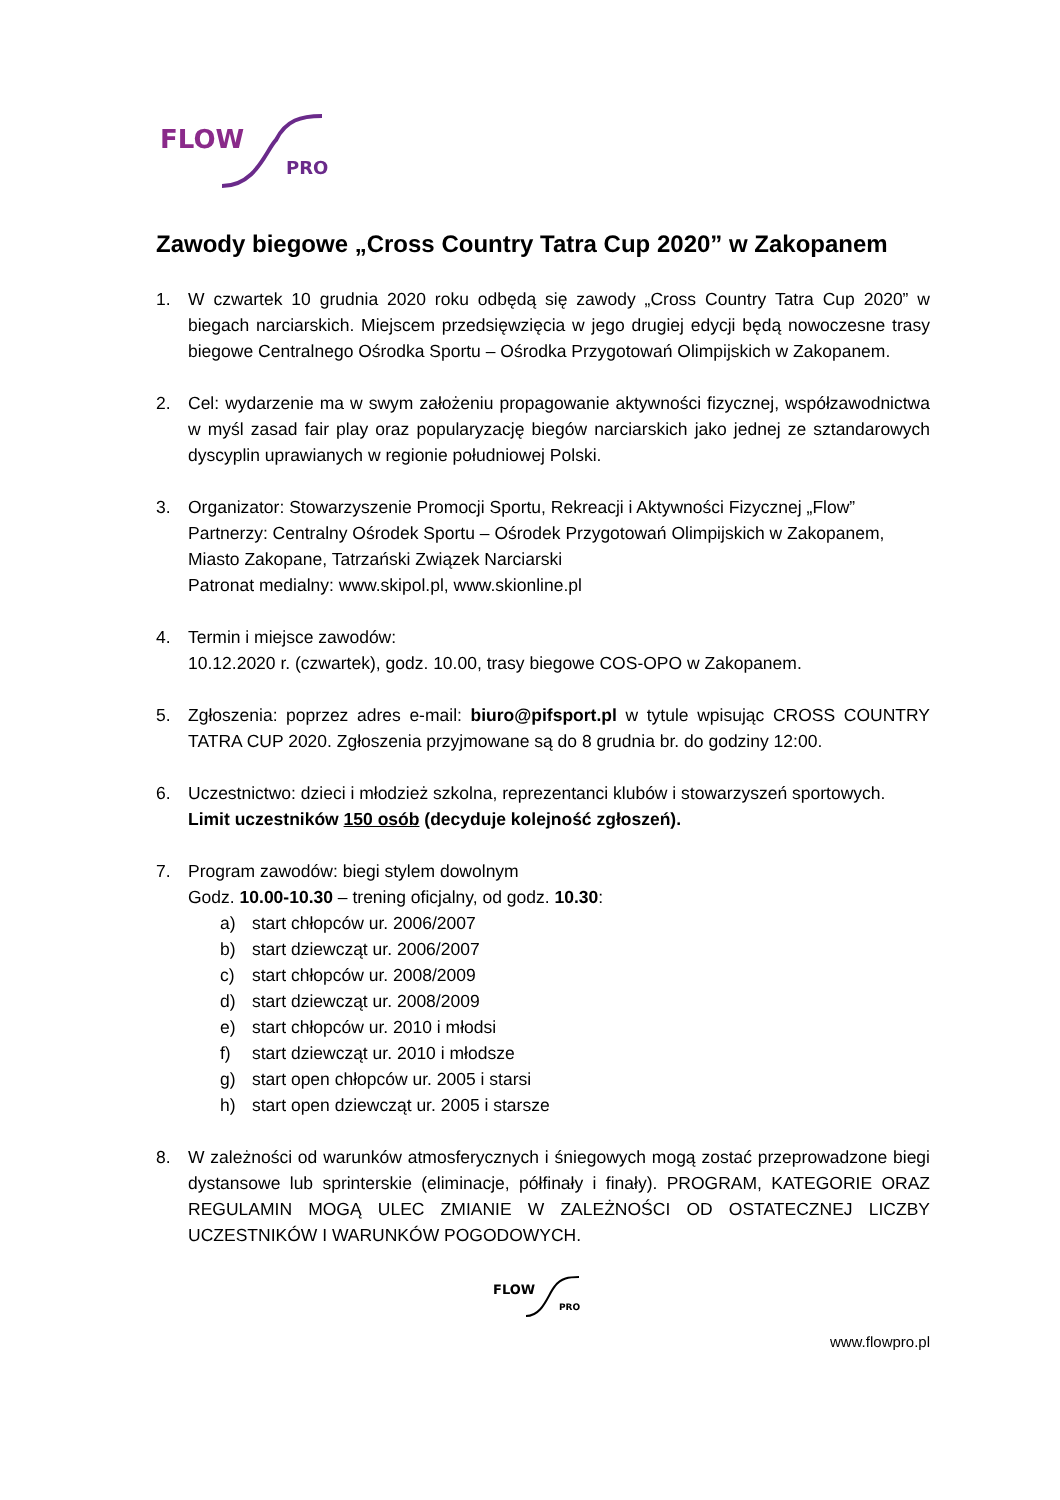FLOW
PRO
Zawody biegowe „Cross Country Tatra Cup 2020” w Zakopanem
1. W czwartek 10 grudnia 2020 roku odbędą się zawody „Cross Country Tatra Cup 2020” w biegach narciarskich. Miejscem przedsięwzięcia w jego drugiej edycji będą nowoczesne trasy biegowe Centralnego Ośrodka Sportu – Ośrodka Przygotowań Olimpijskich w Zakopanem.
2. Cel: wydarzenie ma w swym założeniu propagowanie aktywności fizycznej, współzawodnictwa w myśl zasad fair play oraz popularyzację biegów narciarskich jako jednej ze sztandarowych dyscyplin uprawianych w regionie południowej Polski.
3. Organizator: Stowarzyszenie Promocji Sportu, Rekreacji i Aktywności Fizycznej „Flow”
Partnerzy: Centralny Ośrodek Sportu – Ośrodek Przygotowań Olimpijskich w Zakopanem, Miasto Zakopane, Tatrzański Związek Narciarski
Patronat medialny: www.skipol.pl, www.skionline.pl
4. Termin i miejsce zawodów:
10.12.2020 r. (czwartek), godz. 10.00, trasy biegowe COS-OPO w Zakopanem.
5. Zgłoszenia: poprzez adres e-mail: biuro@pifsport.pl w tytule wpisując CROSS COUNTRY TATRA CUP 2020. Zgłoszenia przyjmowane są do 8 grudnia br. do godziny 12:00.
6. Uczestnictwo: dzieci i młodzież szkolna, reprezentanci klubów i stowarzyszeń sportowych. Limit uczestników 150 osób (decyduje kolejność zgłoszeń).
7. Program zawodów: biegi stylem dowolnym
Godz. 10.00-10.30 – trening oficjalny, od godz. 10.30:
a) start chłopców ur. 2006/2007
b) start dziewcząt ur. 2006/2007
c) start chłopców ur. 2008/2009
d) start dziewcząt ur. 2008/2009
e) start chłopców ur. 2010 i młodsi
f) start dziewcząt ur. 2010 i młodsze
g) start open chłopców ur. 2005 i starsi
h) start open dziewcząt ur. 2005 i starsze
8. W zależności od warunków atmosferycznych i śniegowych mogą zostać przeprowadzone biegi dystansowe lub sprinterskie (eliminacje, półfinały i finały). PROGRAM, KATEGORIE ORAZ REGULAMIN MOGĄ ULEC ZMIANIE W ZALEŻNOŚCI OD OSTATECZNEJ LICZBY UCZESTNIKÓW I WARUNKÓW POGODOWYCH.
FLOW
PRO
www.flowpro.pl